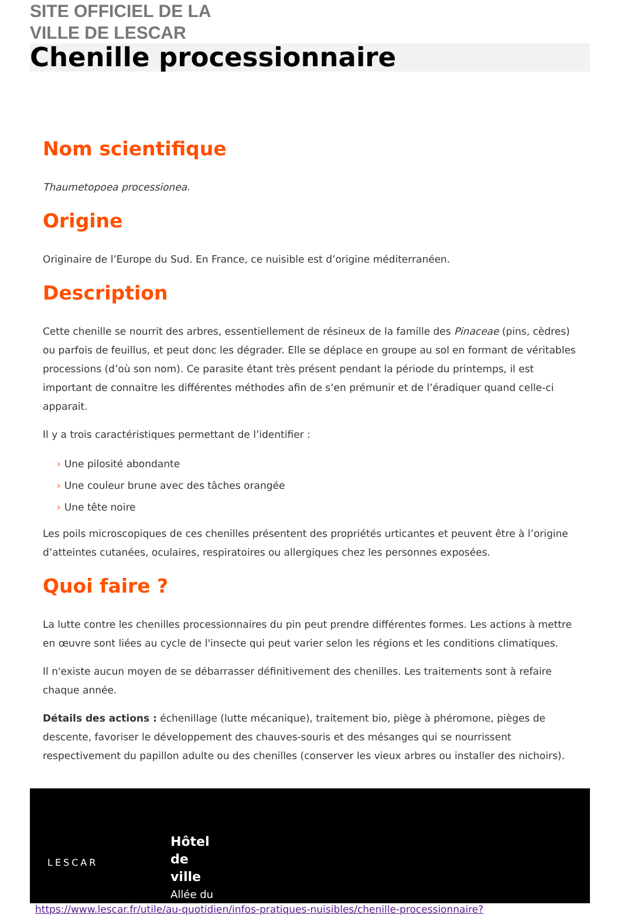SITE OFFICIEL DE LA
VILLE DE LESCAR
Chenille processionnaire
Nom scientifique
Thaumetopoea processionea.
Origine
Originaire de l’Europe du Sud. En France, ce nuisible est d’origine méditerranéen.
Description
Cette chenille se nourrit des arbres, essentiellement de résineux de la famille des Pinaceae (pins, cèdres) ou parfois de feuillus, et peut donc les dégrader. Elle se déplace en groupe au sol en formant de véritables processions (d’où son nom). Ce parasite étant très présent pendant la période du printemps, il est important de connaitre les différentes méthodes afin de s’en prémunir et de l’éradiquer quand celle-ci apparait.
Il y a trois caractéristiques permettant de l’identifier :
› Une pilosité abondante
› Une couleur brune avec des tâches orangée
› Une tête noire
Les poils microscopiques de ces chenilles présentent des propriétés urticantes et peuvent être à l’origine d’atteintes cutanées, oculaires, respiratoires ou allergiques chez les personnes exposées.
Quoi faire ?
La lutte contre les chenilles processionnaires du pin peut prendre différentes formes. Les actions à mettre en œuvre sont liées au cycle de l'insecte qui peut varier selon les régions et les conditions climatiques.
Il n'existe aucun moyen de se débarrasser définitivement des chenilles. Les traitements sont à refaire chaque année.
Détails des actions : échenillage (lutte mécanique), traitement bio, piège à phéromone, pièges de descente, favoriser le développement des chauves-souris et des mésanges qui se nourrissent respectivement du papillon adulte ou des chenilles (conserver les vieux arbres ou installer des nichoirs).
LESCAR
Hôtel
de
ville
Allée du
https://www.lescar.fr/utile/au-quotidien/infos-pratiques-nuisibles/chenille-processionnaire?